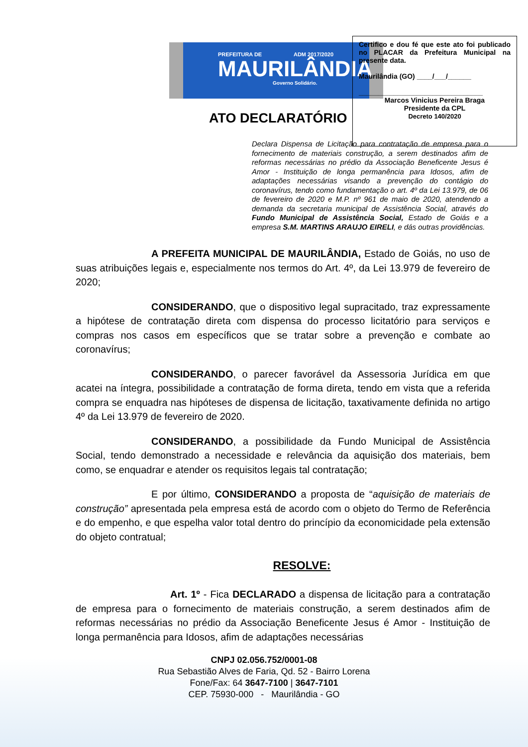PREFEITURA DE ADM 2017/2020
MAURILÂNDIA
Governo Solidário.
Certifico e dou fé que este ato foi publicado no PLACAR da Prefeitura Municipal na presente data.
Maurilândia (GO) ____/___/______
________________________________
Marcos Vinicius Pereira Braga
Presidente da CPL
Decreto 140/2020
ATO DECLARATÓRIO
Declara Dispensa de Licitação para contratação de empresa para o fornecimento de materiais construção, a serem destinados afim de reformas necessárias no prédio da Associação Beneficente Jesus é Amor - Instituição de longa permanência para Idosos, afim de adaptações necessárias visando a prevenção do contágio do coronavírus, tendo como fundamentação o art. 4º da Lei 13.979, de 06 de fevereiro de 2020 e M.P. nº 961 de maio de 2020, atendendo a demanda da secretaria municipal de Assistência Social, através do Fundo Municipal de Assistência Social, Estado de Goiás e a empresa S.M. MARTINS ARAUJO EIRELI, e dás outras providências.
A PREFEITA MUNICIPAL DE MAURILÂNDIA, Estado de Goiás, no uso de suas atribuições legais e, especialmente nos termos do Art. 4º, da Lei 13.979 de fevereiro de 2020;
CONSIDERANDO, que o dispositivo legal supracitado, traz expressamente a hipótese de contratação direta com dispensa do processo licitatório para serviços e compras nos casos em específicos que se tratar sobre a prevenção e combate ao coronavírus;
CONSIDERANDO, o parecer favorável da Assessoria Jurídica em que acatei na íntegra, possibilidade a contratação de forma direta, tendo em vista que a referida compra se enquadra nas hipóteses de dispensa de licitação, taxativamente definida no artigo 4º da Lei 13.979 de fevereiro de 2020.
CONSIDERANDO, a possibilidade da Fundo Municipal de Assistência Social, tendo demonstrado a necessidade e relevância da aquisição dos materiais, bem como, se enquadrar e atender os requisitos legais tal contratação;
E por último, CONSIDERANDO a proposta de “aquisição de materiais de construção” apresentada pela empresa está de acordo com o objeto do Termo de Referência e do empenho, e que espelha valor total dentro do princípio da economicidade pela extensão do objeto contratual;
RESOLVE:
Art. 1º - Fica DECLARADO a dispensa de licitação para a contratação de empresa para o fornecimento de materiais construção, a serem destinados afim de reformas necessárias no prédio da Associação Beneficente Jesus é Amor - Instituição de longa permanência para Idosos, afim de adaptações necessárias
CNPJ 02.056.752/0001-08
Rua Sebastião Alves de Faria, Qd. 52 - Bairro Lorena
Fone/Fax: 64 3647-7100 | 3647-7101
CEP. 75930-000 - Maurilândia - GO